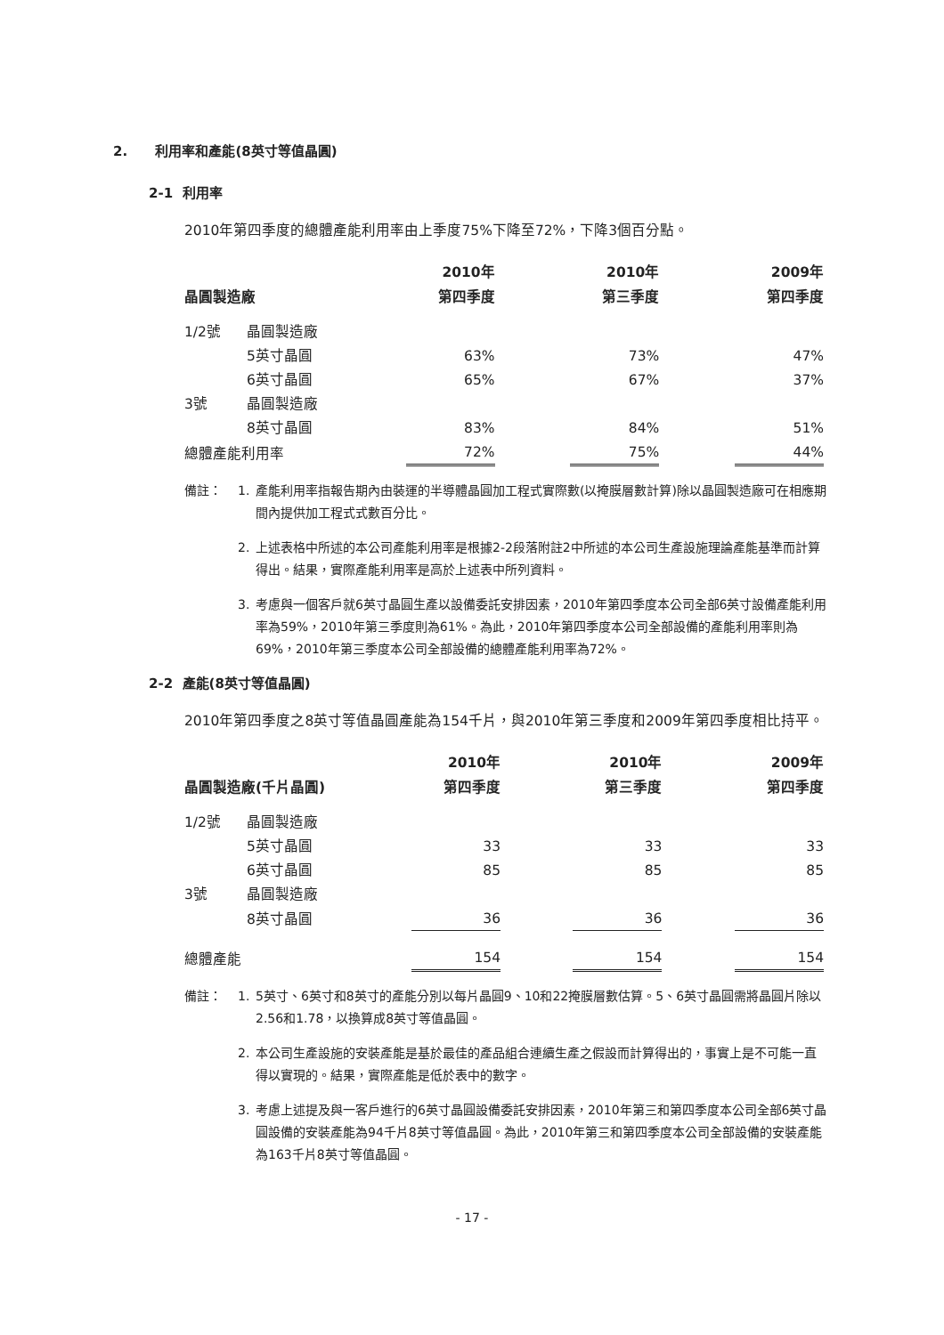2. 利用率和產能(8英寸等值晶圓)
2-1 利用率
2010年第四季度的總體產能利用率由上季度75%下降至72%，下降3個百分點。
| | | 2010年 | | 2010年 | | 2009年 |
| --- | --- | --- | --- | --- | --- | --- |
| 晶圓製造廠 | | 第四季度 | | 第三季度 | | 第四季度 |
| 1/2號 | 晶圓製造廠 | | | | | |
| | 5英寸晶圓 | 63% | | 73% | | 47% |
| | 6英寸晶圓 | 65% | | 67% | | 37% |
| 3號 | 晶圓製造廠 | | | | | |
| | 8英寸晶圓 | 83% | | 84% | | 51% |
| 總體產能利用率 | | 72% | | 75% | | 44% |
備註： 1. 產能利用率指報告期內由裝運的半導體晶圓加工程式實際數(以掩膜層數計算)除以晶圓製造廠可在相應期間內提供加工程式式數百分比。
2. 上述表格中所述的本公司產能利用率是根據2-2段落附註2中所述的本公司生產設施理論產能基準而計算得出。結果，實際產能利用率是高於上述表中所列資料。
3. 考慮與一個客戶就6英寸晶圓生產以設備委託安排因素，2010年第四季度本公司全部6英寸設備產能利用率為59%，2010年第三季度則為61%。為此，2010年第四季度本公司全部設備的產能利用率則為69%，2010年第三季度本公司全部設備的總體產能利用率為72%。
2-2 產能(8英寸等值晶圓)
2010年第四季度之8英寸等值晶圓產能為154千片，與2010年第三季度和2009年第四季度相比持平。
| | | 2010年 | | 2010年 | | 2009年 |
| --- | --- | --- | --- | --- | --- | --- |
| 晶圓製造廠(千片晶圓) | | 第四季度 | | 第三季度 | | 第四季度 |
| 1/2號 | 晶圓製造廠 | | | | | |
| | 5英寸晶圓 | 33 | | 33 | | 33 |
| | 6英寸晶圓 | 85 | | 85 | | 85 |
| 3號 | 晶圓製造廠 | | | | | |
| | 8英寸晶圓 | 36 | | 36 | | 36 |
| 總體產能 | | 154 | | 154 | | 154 |
備註： 1. 5英寸、6英寸和8英寸的產能分別以每片晶圓9、10和22掩膜層數估算。5、6英寸晶圓需將晶圓片除以2.56和1.78，以換算成8英寸等值晶圓。
2. 本公司生產設施的安裝產能是基於最佳的產品組合連續生產之假設而計算得出的，事實上是不可能一直得以實現的。結果，實際產能是低於表中的數字。
3. 考慮上述提及與一客戶進行的6英寸晶圓設備委託安排因素，2010年第三和第四季度本公司全部6英寸晶圓設備的安裝產能為94千片8英寸等值晶圓。為此，2010年第三和第四季度本公司全部設備的安裝產能為163千片8英寸等值晶圓。
- 17 -